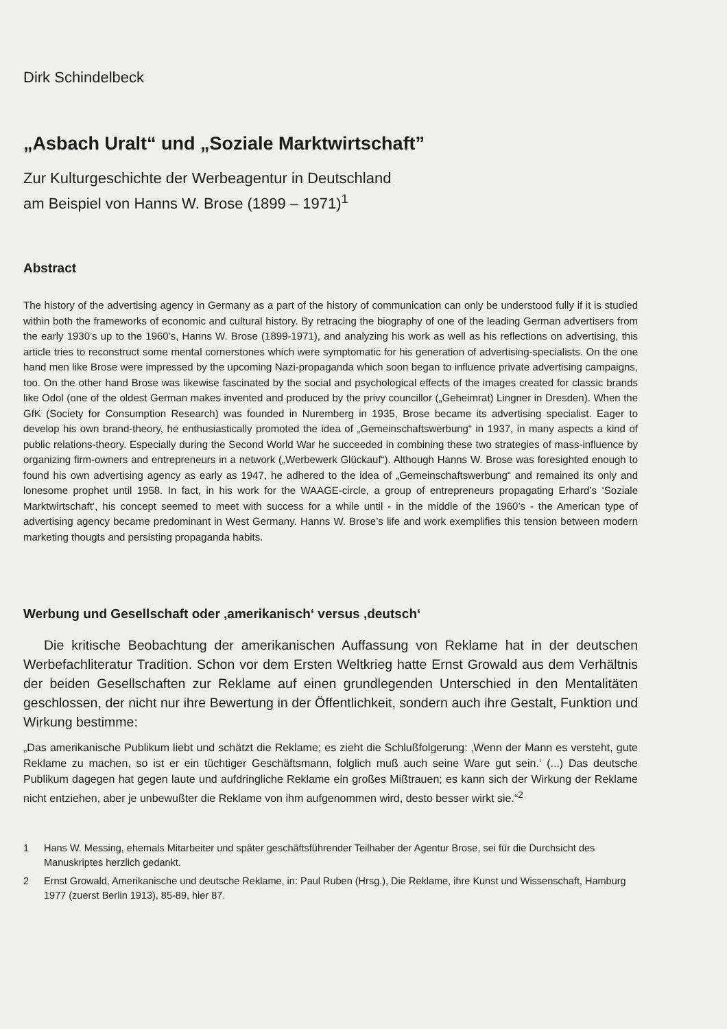Dirk Schindelbeck
„Asbach Uralt“ und „Soziale Marktwirtschaft”
Zur Kulturgeschichte der Werbeagentur in Deutschland
am Beispiel von Hanns W. Brose (1899 – 1971)<sup>1</sup>
Abstract
The history of the advertising agency in Germany as a part of the history of communication can only be understood fully if it is studied within both the frameworks of economic and cultural history. By retracing the biography of one of the leading German advertisers from the early 1930’s up to the 1960’s, Hanns W. Brose (1899-1971), and analyzing his work as well as his reflections on advertising, this article tries to reconstruct some mental cornerstones which were symptomatic for his generation of advertising-specialists. On the one hand men like Brose were impressed by the upcoming Nazi-propaganda which soon began to influence private advertising campaigns, too. On the other hand Brose was likewise fascinated by the social and psychological effects of the images created for classic brands like Odol (one of the oldest German makes invented and produced by the privy councillor („Geheimrat) Lingner in Dresden). When the GfK (Society for Consumption Research) was founded in Nuremberg in 1935, Brose became its advertising specialist. Eager to develop his own brand-theory, he enthusiastically promoted the idea of „Gemeinschaftswerbung“ in 1937, in many aspects a kind of public relations-theory. Especially during the Second World War he succeeded in combining these two strategies of mass-influence by organizing firm-owners and entrepreneurs in a network („Werbewerk Glückauf“). Although Hanns W. Brose was foresighted enough to found his own advertising agency as early as 1947, he adhered to the idea of „Gemeinschaftswerbung“ and remained its only and lonesome prophet until 1958. In fact, in his work for the WAAGE-circle, a group of entrepreneurs propagating Erhard’s ‘Soziale Marktwirtschaft’, his concept seemed to meet with success for a while until - in the middle of the 1960’s - the American type of advertising agency became predominant in West Germany. Hanns W. Brose’s life and work exemplifies this tension between modern marketing thougts and persisting propaganda habits.
Werbung und Gesellschaft oder ‚amerikanisch‘ versus ‚deutsch‘
Die kritische Beobachtung der amerikanischen Auffassung von Reklame hat in der deutschen Werbefachliteratur Tradition. Schon vor dem Ersten Weltkrieg hatte Ernst Growald aus dem Verhältnis der beiden Gesellschaften zur Reklame auf einen grundlegenden Unterschied in den Mentalitäten geschlossen, der nicht nur ihre Bewertung in der Öffentlichkeit, sondern auch ihre Gestalt, Funktion und Wirkung bestimme:
„Das amerikanische Publikum liebt und schätzt die Reklame; es zieht die Schlußfolgerung: ‚Wenn der Mann es versteht, gute Reklame zu machen, so ist er ein tüchtiger Geschäftsmann, folglich muß auch seine Ware gut sein.‘ (...) Das deutsche Publikum dagegen hat gegen laute und aufdringliche Reklame ein großes Mißtrauen; es kann sich der Wirkung der Reklame nicht entziehen, aber je unbewußter die Reklame von ihm aufgenommen wird, desto besser wirkt sie.“<sup>2</sup>
1 Hans W. Messing, ehemals Mitarbeiter und später geschäftsführender Teilhaber der Agentur Brose, sei für die Durchsicht des Manuskriptes herzlich gedankt.
2 Ernst Growald, Amerikanische und deutsche Reklame, in: Paul Ruben (Hrsg.), Die Reklame, ihre Kunst und Wissenschaft, Hamburg 1977 (zuerst Berlin 1913), 85-89, hier 87.